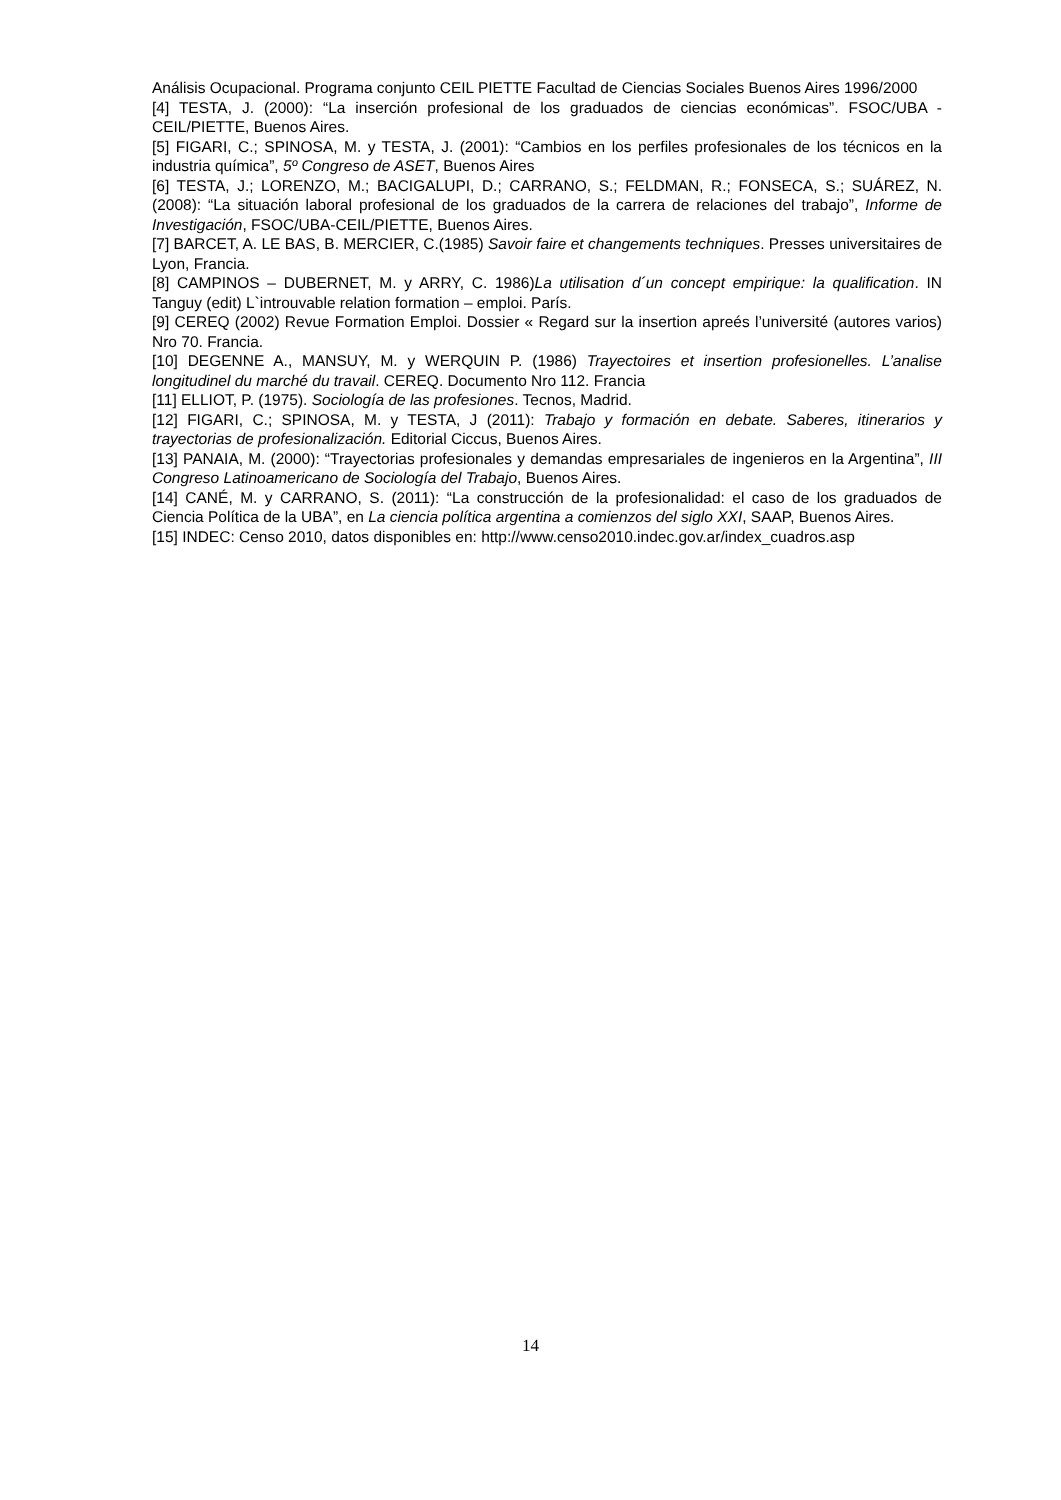Análisis Ocupacional. Programa conjunto CEIL PIETTE Facultad de Ciencias Sociales Buenos Aires 1996/2000
[4] TESTA, J. (2000): “La inserción profesional de los graduados de ciencias económicas”. FSOC/UBA - CEIL/PIETTE, Buenos Aires.
[5] FIGARI, C.; SPINOSA, M. y TESTA, J. (2001): “Cambios en los perfiles profesionales de los técnicos en la industria química”, 5º Congreso de ASET, Buenos Aires
[6] TESTA, J.; LORENZO, M.; BACIGALUPI, D.; CARRANO, S.; FELDMAN, R.; FONSECA, S.; SUÁREZ, N. (2008): “La situación laboral profesional de los graduados de la carrera de relaciones del trabajo”, Informe de Investigación, FSOC/UBA-CEIL/PIETTE, Buenos Aires.
[7] BARCET, A. LE BAS, B. MERCIER, C.(1985) Savoir faire et changements techniques. Presses universitaires de Lyon, Francia.
[8] CAMPINOS – DUBERNET, M. y ARRY, C. 1986)La utilisation d´un concept empirique: la qualification. IN Tanguy (edit) L`introuvable relation formation – emploi. París.
[9] CEREQ (2002) Revue Formation Emploi. Dossier « Regard sur la insertion apreés l’université (autores varios) Nro 70. Francia.
[10] DEGENNE A., MANSUY, M. y WERQUIN P. (1986) Trayectoires et insertion profesionelles. L’analise longitudinel du marché du travail. CEREQ. Documento Nro 112. Francia
[11] ELLIOT, P. (1975). Sociología de las profesiones. Tecnos, Madrid.
[12] FIGARI, C.; SPINOSA, M. y TESTA, J (2011): Trabajo y formación en debate. Saberes, itinerarios y trayectorias de profesionalización. Editorial Ciccus, Buenos Aires.
[13] PANAIA, M. (2000): “Trayectorias profesionales y demandas empresariales de ingenieros en la Argentina”, III Congreso Latinoamericano de Sociología del Trabajo, Buenos Aires.
[14] CANÉ, M. y CARRANO, S. (2011): “La construcción de la profesionalidad: el caso de los graduados de Ciencia Política de la UBA”, en La ciencia política argentina a comienzos del siglo XXI, SAAP, Buenos Aires.
[15] INDEC: Censo 2010, datos disponibles en: http://www.censo2010.indec.gov.ar/index_cuadros.asp
14